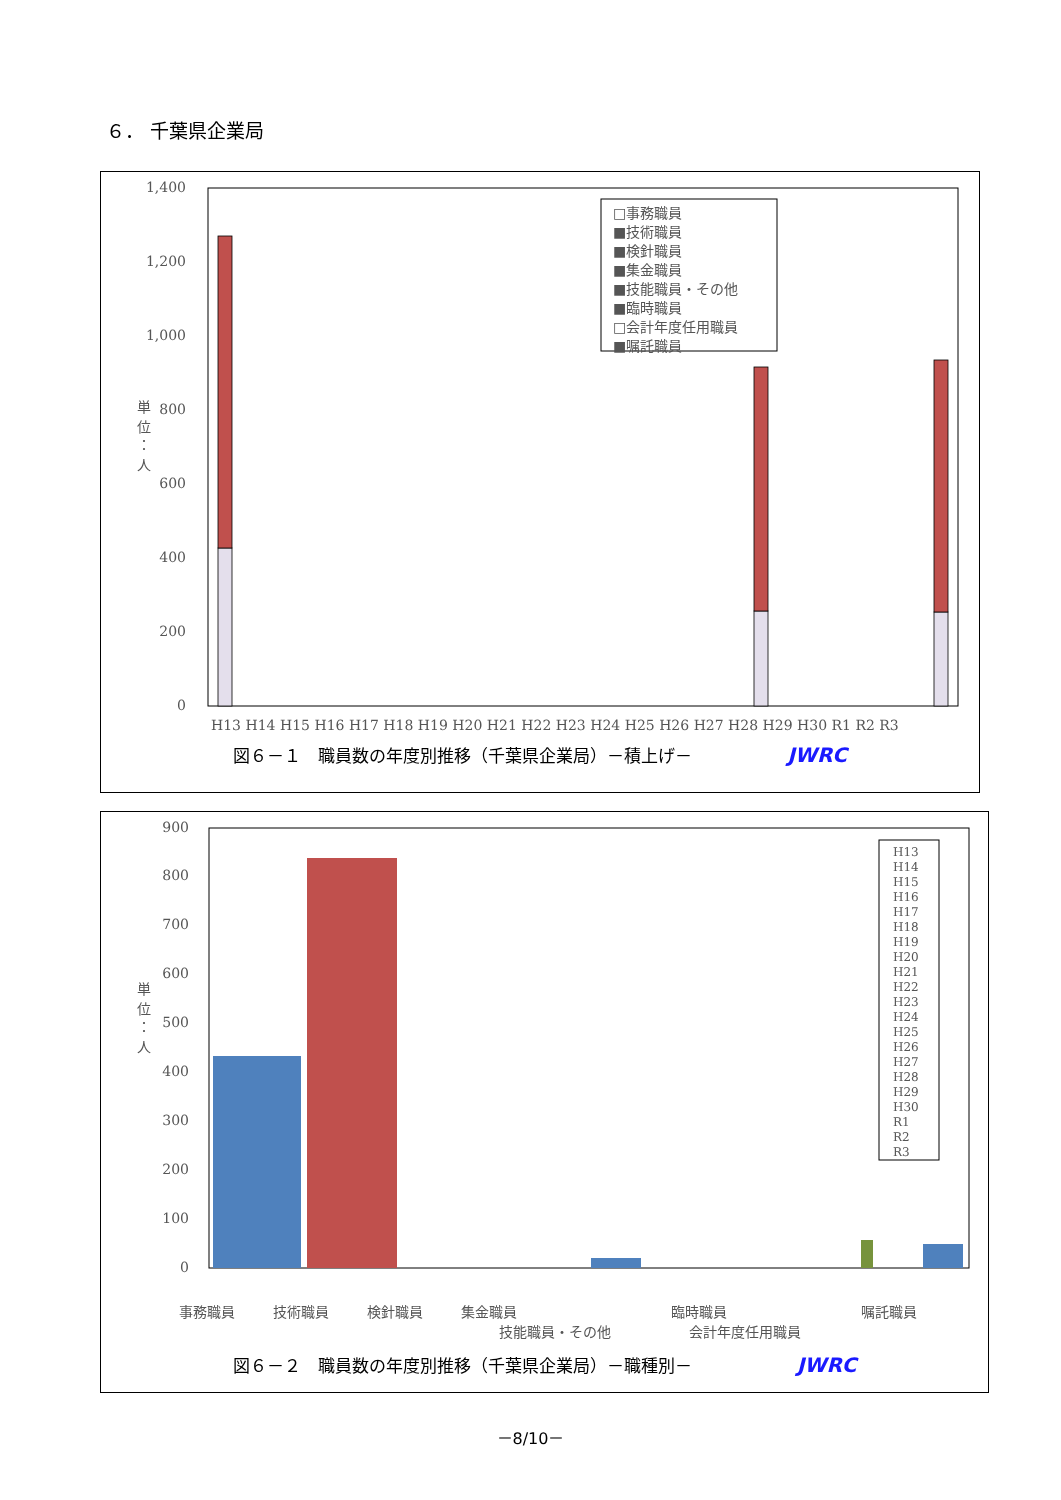６． 千葉県企業局
0
200
400
600
800
1,000
1,200
1,400
単
位
：
人
H13 H14 H15 H16 H17 H18 H19 H20 H21 H22 H23 H24 H25 H26 H27 H28 H29 H30 R1 R2 R3
□事務職員
■技術職員
■検針職員
■集金職員
■技能職員・その他
■臨時職員
□会計年度任用職員
■嘱託職員
図６－１　職員数の年度別推移（千葉県企業局）－積上げ－ JWRC
0
100
200
300
400
500
600
700
800
900
単
位
：
人
H13
H14
H15
H16
H17
H18
H19
H20
H21
H22
H23
H24
H25
H26
H27
H28
H29
H30
R1
R2
R3
事務職員
技術職員
検針職員
集金職員
技能職員・その他
臨時職員
会計年度任用職員
嘱託職員
図６－２　職員数の年度別推移（千葉県企業局）－職種別－ JWRC
－8/10－